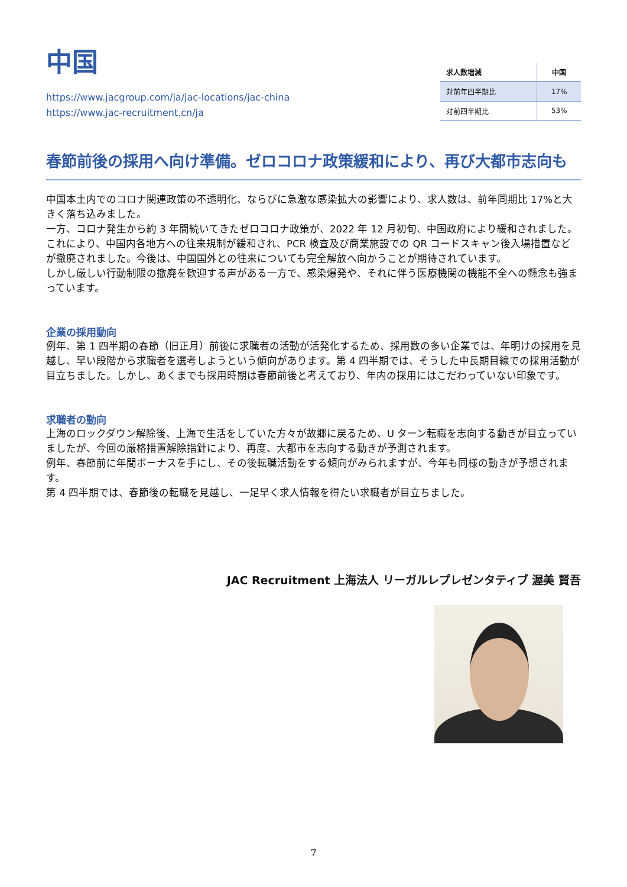中国
https://www.jacgroup.com/ja/jac-locations/jac-china
https://www.jac-recruitment.cn/ja
| 求人数増減 | 中国 |
| --- | --- |
| 対前年四半期比 | 17% |
| 対前四半期比 | 53% |
春節前後の採用へ向け準備。ゼロコロナ政策緩和により、再び大都市志向も
中国本土内でのコロナ関連政策の不透明化、ならびに急激な感染拡大の影響により、求人数は、前年同期比 17%と大きく落ち込みました。
一方、コロナ発生から約 3 年間続いてきたゼロコロナ政策が、2022 年 12 月初旬、中国政府により緩和されました。
これにより、中国内各地方への往来規制が緩和され、PCR 検査及び商業施設での QR コードスキャン後入場措置などが撤廃されました。今後は、中国国外との往来についても完全解放へ向かうことが期待されています。
しかし厳しい行動制限の撤廃を歓迎する声がある一方で、感染爆発や、それに伴う医療機関の機能不全への懸念も強まっています。
企業の採用動向
例年、第 1 四半期の春節（旧正月）前後に求職者の活動が活発化するため、採用数の多い企業では、年明けの採用を見越し、早い段階から求職者を選考しようという傾向があります。第 4 四半期では、そうした中長期目線での採用活動が目立ちました。しかし、あくまでも採用時期は春節前後と考えており、年内の採用にはこだわっていない印象です。
求職者の動向
上海のロックダウン解除後、上海で生活をしていた方々が故郷に戻るため、U ターン転職を志向する動きが目立っていましたが、今回の厳格措置解除指針により、再度、大都市を志向する動きが予測されます。
例年、春節前に年間ボーナスを手にし、その後転職活動をする傾向がみられますが、今年も同様の動きが予想されます。
第 4 四半期では、春節後の転職を見越し、一足早く求人情報を得たい求職者が目立ちました。
JAC Recruitment 上海法人 リーガルレプレゼンタティブ 渥美 賢吾
7